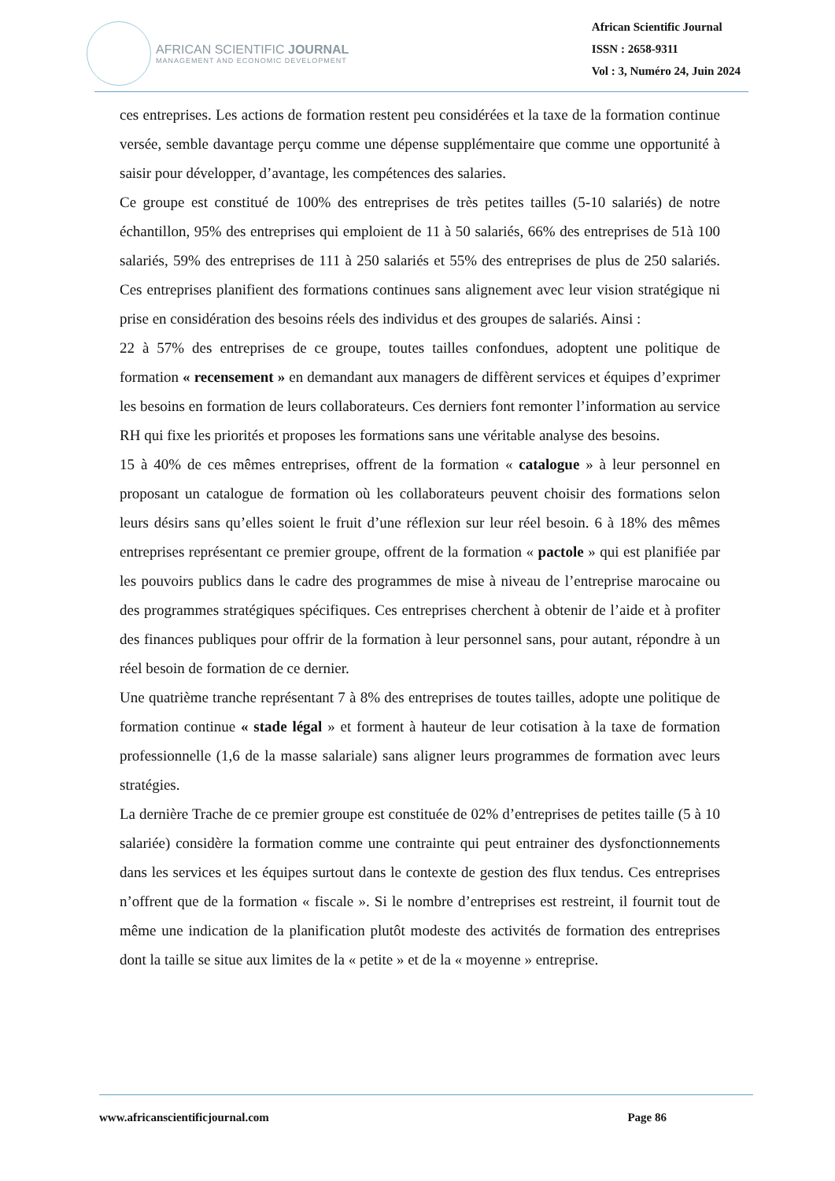AFRICAN SCIENTIFIC JOURNAL
MANAGEMENT AND ECONOMIC DEVELOPMENT
African Scientific Journal
ISSN : 2658-9311
Vol : 3, Numéro 24, Juin 2024
ces entreprises. Les actions de formation restent peu considérées et la taxe de la formation continue versée, semble davantage perçu comme une dépense supplémentaire que comme une opportunité à saisir pour développer, d’avantage, les compétences des salaries.
Ce groupe est constitué de 100% des entreprises de très petites tailles (5-10 salariés) de notre échantillon, 95% des entreprises qui emploient de 11 à 50 salariés, 66% des entreprises de 51à 100 salariés, 59% des entreprises de 111 à 250 salariés et 55% des entreprises de plus de 250 salariés. Ces entreprises planifient des formations continues sans alignement avec leur vision stratégique ni prise en considération des besoins réels des individus et des groupes de salariés. Ainsi :
22 à 57% des entreprises de ce groupe, toutes tailles confondues, adoptent une politique de formation « recensement » en demandant aux managers de diffèrent services et équipes d’exprimer les besoins en formation de leurs collaborateurs. Ces derniers font remonter l’information au service RH qui fixe les priorités et proposes les formations sans une véritable analyse des besoins.
15 à 40% de ces mêmes entreprises, offrent de la formation « catalogue » à leur personnel en proposant un catalogue de formation où les collaborateurs peuvent choisir des formations selon leurs désirs sans qu’elles soient le fruit d’une réflexion sur leur réel besoin. 6 à 18% des mêmes entreprises représentant ce premier groupe, offrent de la formation « pactole » qui est planifiée par les pouvoirs publics dans le cadre des programmes de mise à niveau de l’entreprise marocaine ou des programmes stratégiques spécifiques. Ces entreprises cherchent à obtenir de l’aide et à profiter des finances publiques pour offrir de la formation à leur personnel sans, pour autant, répondre à un réel besoin de formation de ce dernier.
Une quatrième tranche représentant 7 à 8% des entreprises de toutes tailles, adopte une politique de formation continue « stade légal » et forment à hauteur de leur cotisation à la taxe de formation professionnelle (1,6 de la masse salariale) sans aligner leurs programmes de formation avec leurs stratégies.
La dernière Trache de ce premier groupe est constituée de 02% d’entreprises de petites taille (5 à 10 salariée) considère la formation comme une contrainte qui peut entrainer des dysfonctionnements dans les services et les équipes surtout dans le contexte de gestion des flux tendus. Ces entreprises n’offrent que de la formation « fiscale ». Si le nombre d’entreprises est restreint, il fournit tout de même une indication de la planification plutôt modeste des activités de formation des entreprises dont la taille se situe aux limites de la « petite » et de la « moyenne » entreprise.
www.africanscientificjournal.com Page 86